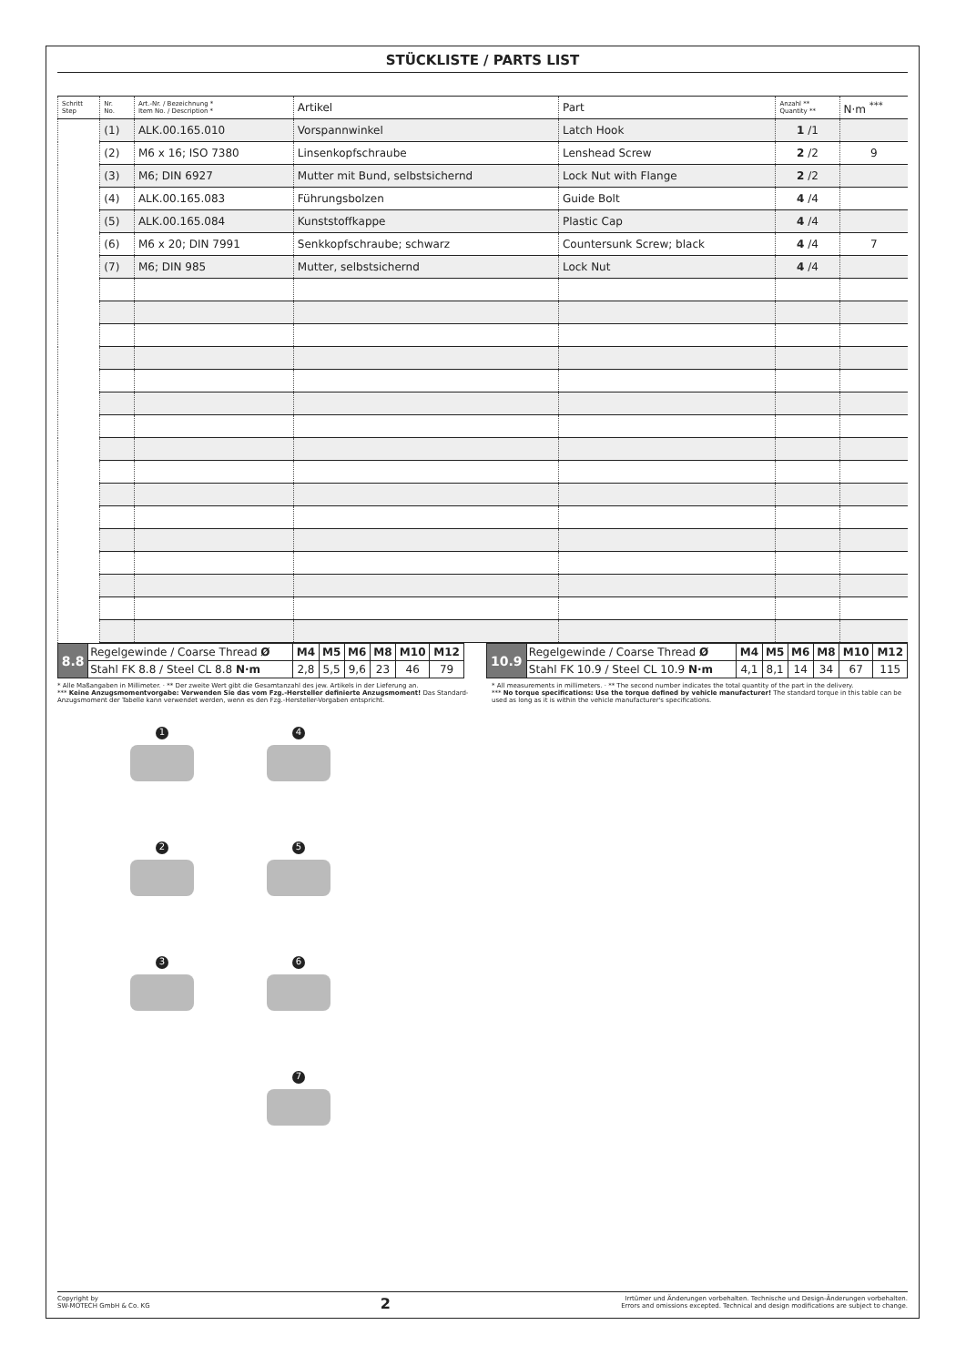STÜCKLISTE / PARTS LIST
| Schritt Step | Nr. No. | Art.-Nr. / Bezeichnung * Item No. / Description * | Artikel | Part | Anzahl ** Quantity ** | N·m <sup>***</sup> |
| --- | --- | --- | --- | --- | --- | --- |
| | (1) | ALK.00.165.010 | Vorspannwinkel | Latch Hook | 1 /1 | |
| | (2) | M6 x 16; ISO 7380 | Linsenkopfschraube | Lenshead Screw | 2 /2 | 9 |
| | (3) | M6; DIN 6927 | Mutter mit Bund, selbstsichernd | Lock Nut with Flange | 2 /2 | |
| | (4) | ALK.00.165.083 | Führungsbolzen | Guide Bolt | 4 /4 | |
| | (5) | ALK.00.165.084 | Kunststoffkappe | Plastic Cap | 4 /4 | |
| | (6) | M6 x 20; DIN 7991 | Senkkopfschraube; schwarz | Countersunk Screw; black | 4 /4 | 7 |
| | (7) | M6; DIN 985 | Mutter, selbstsichernd | Lock Nut | 4 /4 | |
| 8.8 | Regelgewinde / Coarse Thread Ø | M4 | M5 | M6 | M8 | M10 | M12 | | 10.9 | Regelgewinde / Coarse Thread Ø | M4 | M5 | M6 | M8 | M10 | M12 |
| | Stahl FK 8.8 / Steel CL 8.8 N·m | 2,8 | 5,5 | 9,6 | 23 | 46 | 79 | | | Stahl FK 10.9 / Steel CL 10.9 N·m | 4,1 | 8,1 | 14 | 34 | 67 | 115 |
* Alle Maßangaben in Millimeter. · ** Der zweite Wert gibt die Gesamtanzahl des jew. Artikels in der Lieferung an.
*** Keine Anzugsmomentvorgabe: Verwenden Sie das vom Fzg.-Hersteller definierte Anzugsmoment! Das Standard-Anzugsmoment der Tabelle kann verwendet werden, wenn es den Fzg.-Hersteller-Vorgaben entspricht.
* All measurements in millimeters. · ** The second number indicates the total quantity of the part in the delivery.
*** No torque specifications: Use the torque defined by vehicle manufacturer! The standard torque in this table can be used as long as it is within the vehicle manufacturer's specifications.
1
4
2
5
3
6
7
Copyright by
SW-MOTECH GmbH & Co. KG
2
Irrtümer und Änderungen vorbehalten. Technische und Design-Änderungen vorbehalten.
Errors and omissions excepted. Technical and design modifications are subject to change.